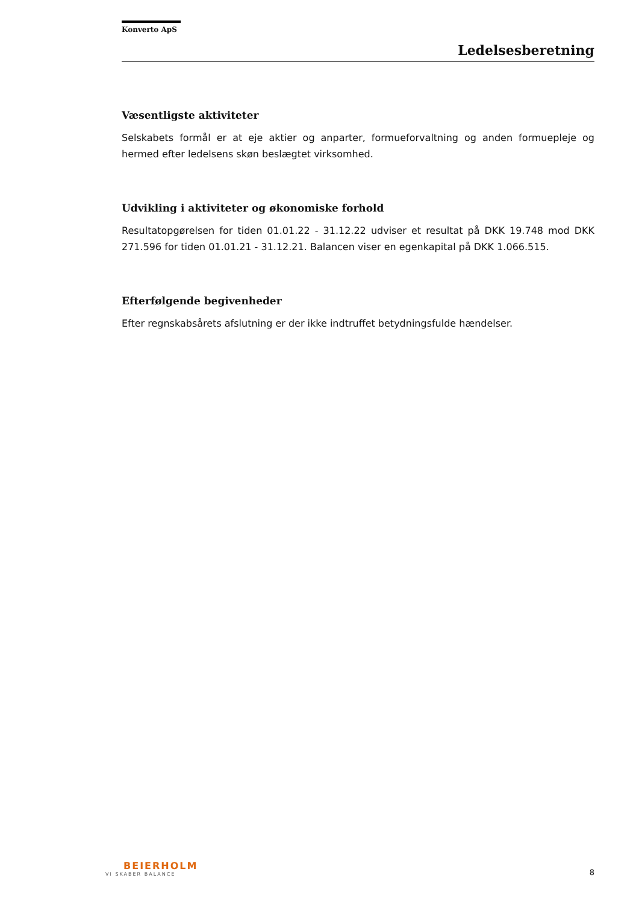Konverto ApS
Ledelsesberetning
Væsentligste aktiviteter
Selskabets formål er at eje aktier og anparter, formueforvaltning og anden formuepleje og hermed efter ledelsens skøn beslægtet virksomhed.
Udvikling i aktiviteter og økonomiske forhold
Resultatopgørelsen for tiden 01.01.22 - 31.12.22 udviser et resultat på DKK 19.748 mod DKK 271.596 for tiden 01.01.21 - 31.12.21. Balancen viser en egenkapital på DKK 1.066.515.
Efterfølgende begivenheder
Efter regnskabsårets afslutning er der ikke indtruffet betydningsfulde hændelser.
BEIERHOLM
VI SKABER BALANCE
8